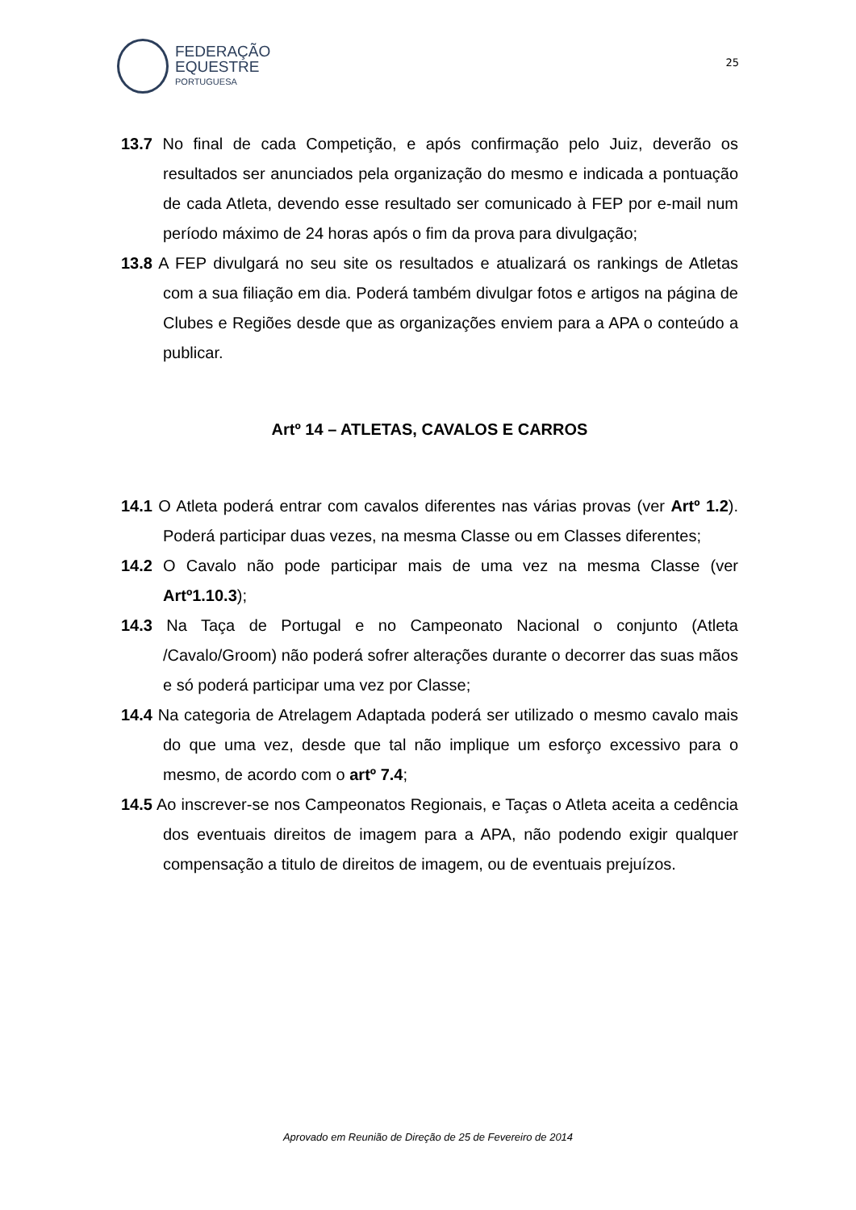FEDERAÇÃO
EQUESTRE
PORTUGUESA
25
13.7 No final de cada Competição, e após confirmação pelo Juiz, deverão os resultados ser anunciados pela organização do mesmo e indicada a pontuação de cada Atleta, devendo esse resultado ser comunicado à FEP por e-mail num período máximo de 24 horas após o fim da prova para divulgação;
13.8 A FEP divulgará no seu site os resultados e atualizará os rankings de Atletas com a sua filiação em dia. Poderá também divulgar fotos e artigos na página de Clubes e Regiões desde que as organizações enviem para a APA o conteúdo a publicar.
Artº 14 – ATLETAS, CAVALOS E CARROS
14.1 O Atleta poderá entrar com cavalos diferentes nas várias provas (ver Artº 1.2). Poderá participar duas vezes, na mesma Classe ou em Classes diferentes;
14.2 O Cavalo não pode participar mais de uma vez na mesma Classe (ver Artº1.10.3);
14.3 Na Taça de Portugal e no Campeonato Nacional o conjunto (Atleta /Cavalo/Groom) não poderá sofrer alterações durante o decorrer das suas mãos e só poderá participar uma vez por Classe;
14.4 Na categoria de Atrelagem Adaptada poderá ser utilizado o mesmo cavalo mais do que uma vez, desde que tal não implique um esforço excessivo para o mesmo, de acordo com o artº 7.4;
14.5 Ao inscrever-se nos Campeonatos Regionais, e Taças o Atleta aceita a cedência dos eventuais direitos de imagem para a APA, não podendo exigir qualquer compensação a titulo de direitos de imagem, ou de eventuais prejuízos.
Aprovado em Reunião de Direção de 25 de Fevereiro de 2014